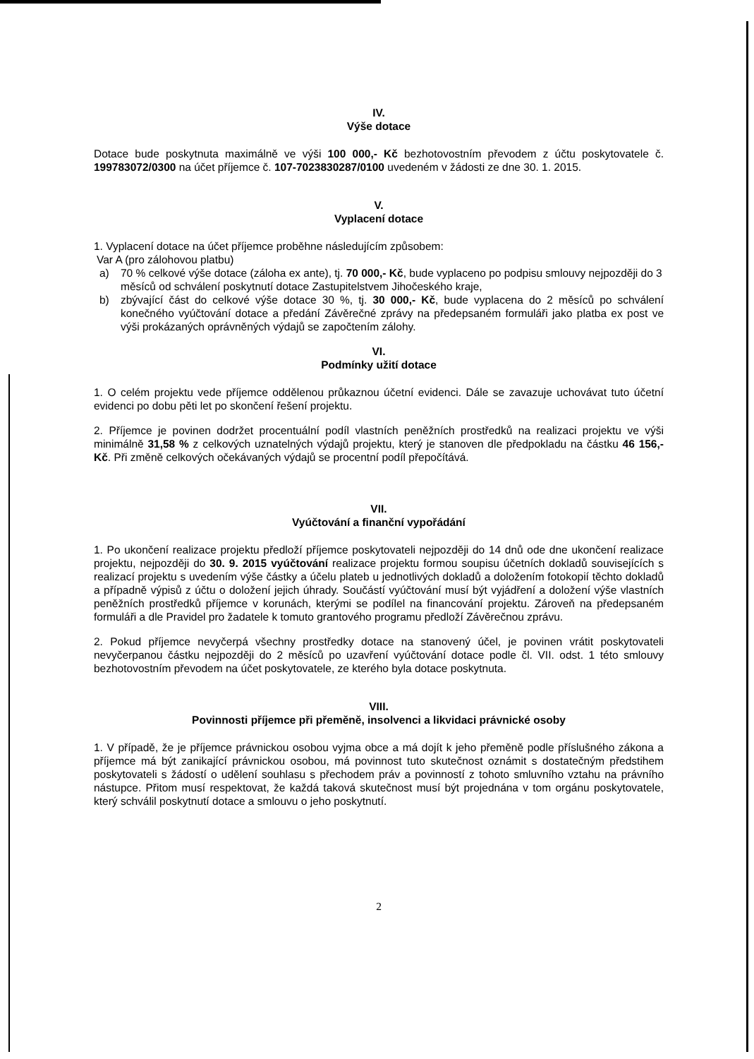IV.
Výše dotace
Dotace bude poskytnuta maximálně ve výši 100 000,- Kč bezhotovostním převodem z účtu poskytovatele č. 199783072/0300 na účet příjemce č. 107-7023830287/0100 uvedeném v žádosti ze dne 30. 1. 2015.
V.
Vyplacení dotace
1. Vyplacení dotace na účet příjemce proběhne následujícím způsobem:
Var A (pro zálohovou platbu)
a) 70 % celkové výše dotace (záloha ex ante), tj. 70 000,- Kč, bude vyplaceno po podpisu smlouvy nejpozději do 3 měsíců od schválení poskytnutí dotace Zastupitelstvem Jihočeského kraje,
b) zbývající část do celkové výše dotace 30 %, tj. 30 000,- Kč, bude vyplacena do 2 měsíců po schválení konečného vyúčtování dotace a předání Závěrečné zprávy na předepsaném formuláři jako platba ex post ve výši prokázaných oprávněných výdajů se započtením zálohy.
VI.
Podmínky užití dotace
1. O celém projektu vede příjemce oddělenou průkaznou účetní evidenci. Dále se zavazuje uchovávat tuto účetní evidenci po dobu pěti let po skončení řešení projektu.
2. Příjemce je povinen dodržet procentuální podíl vlastních peněžních prostředků na realizaci projektu ve výši minimálně 31,58 % z celkových uznatelných výdajů projektu, který je stanoven dle předpokladu na částku 46 156,- Kč. Při změně celkových očekávaných výdajů se procentní podíl přepočítává.
VII.
Vyúčtování a finanční vypořádání
1. Po ukončení realizace projektu předloží příjemce poskytovateli nejpozději do 14 dnů ode dne ukončení realizace projektu, nejpozději do 30. 9. 2015 vyúčtování realizace projektu formou soupisu účetních dokladů souvisejících s realizací projektu s uvedením výše částky a účelu plateb u jednotlivých dokladů a doložením fotokopií těchto dokladů a případně výpisů z účtu o doložení jejich úhrady. Součástí vyúčtování musí být vyjádření a doložení výše vlastních peněžních prostředků příjemce v korunách, kterými se podílel na financování projektu. Zároveň na předepsaném formuláři a dle Pravidel pro žadatele k tomuto grantového programu předloží Závěrečnou zprávu.
2. Pokud příjemce nevyčerpá všechny prostředky dotace na stanovený účel, je povinen vrátit poskytovateli nevyčerpanou částku nejpozději do 2 měsíců po uzavření vyúčtování dotace podle čl. VII. odst. 1 této smlouvy bezhotovostním převodem na účet poskytovatele, ze kterého byla dotace poskytnuta.
VIII.
Povinnosti příjemce při přeměně, insolvenci a likvidaci právnické osoby
1. V případě, že je příjemce právnickou osobou vyjma obce a má dojít k jeho přeměně podle příslušného zákona a příjemce má být zanikající právnickou osobou, má povinnost tuto skutečnost oznámit s dostatečným předstihem poskytovateli s žádostí o udělení souhlasu s přechodem práv a povinností z tohoto smluvního vztahu na právního nástupce. Přitom musí respektovat, že každá taková skutečnost musí být projednána v tom orgánu poskytovatele, který schválil poskytnutí dotace a smlouvu o jeho poskytnutí.
2